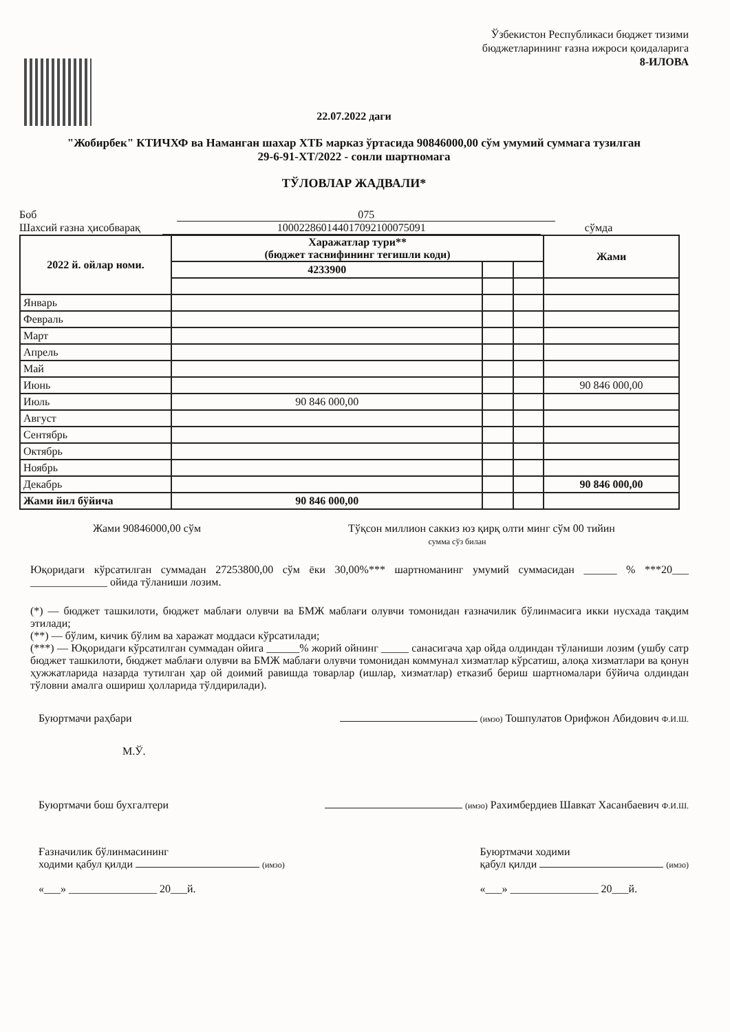Ўзбекистон Республикаси бюджет тизими бюджетларининг ғазна ижроси қоидаларига
8-ИЛОВА
22.07.2022 даги
"Жобирбек" КТИЧХФ ва Наманган шахар ХТБ марказ ўртасида 90846000,00 сўм умумий суммага тузилган
29-6-91-ХТ/2022 - сонли шартномага
ТЎЛОВЛАР ЖАДВАЛИ*
Боб 075
Шахсий ғазна ҳисобварақ 100022860144017092100075091 сўмда
| 2022 й. ойлар номи. | Харажатлар тури** (бюджет таснифининг тегишли коди) | | | Жами |
| --- | --- | --- | --- | --- |
| | 4233900 | | | |
| Январь | | | | |
| Февраль | | | | |
| Март | | | | |
| Апрель | | | | |
| Май | | | | |
| Июнь | | | | 90 846 000,00 |
| Июль | 90 846 000,00 | | | |
| Август | | | | |
| Сентябрь | | | | |
| Октябрь | | | | |
| Ноябрь | | | | |
| Декабрь | | | | 90 846 000,00 |
| Жами йил бўйича | 90 846 000,00 | | | |
Жами 90846000,00 сўм Тўқсон миллион саккиз юз қирқ олти минг сўм 00 тийин
сумма сўз билан
Юқоридаги кўрсатилган суммадан 27253800,00 сўм ёки 30,00%*** шартноманинг умумий суммасидан ______ % ***20___ ______________ ойида тўланиши лозим.
(*) — бюджет ташкилоти, бюджет маблағи олувчи ва БМЖ маблағи олувчи томонидан ғазначилик бўлинмасига икки нусхада тақдим этилади;
(**) — бўлим, кичик бўлим ва харажат моддаси кўрсатилади;
(***) — Юқоридаги кўрсатилган суммадан ойига ______% жорий ойнинг _____ санасигача ҳар ойда олдиндан тўланиши лозим (ушбу сатр бюджет ташкилоти, бюджет маблағи олувчи ва БМЖ маблағи олувчи томонидан коммунал хизматлар кўрсатиш, алоқа хизматлари ва қонун ҳужжатларида назарда тутилган ҳар ой доимий равишда товарлар (ишлар, хизматлар) етказиб бериш шартномалари бўйича олдиндан тўловни амалга ошириш ҳолларида тўлдирилади).
Буюртмачи раҳбари (имзо) Тошпулатов Орифжон Абидович Ф.И.Ш.
М.Ў.
Буюртмачи бош бухгалтери (имзо) Рахимбердиев Шавкат Хасанбаевич Ф.И.Ш.
Ғазначилик бўлинмасининг
ходими қабул қилди (имзо)
«___» ________________ 20___й. Буюртмачи ходими
қабул қилди (имзо)
«___» ________________ 20___й.